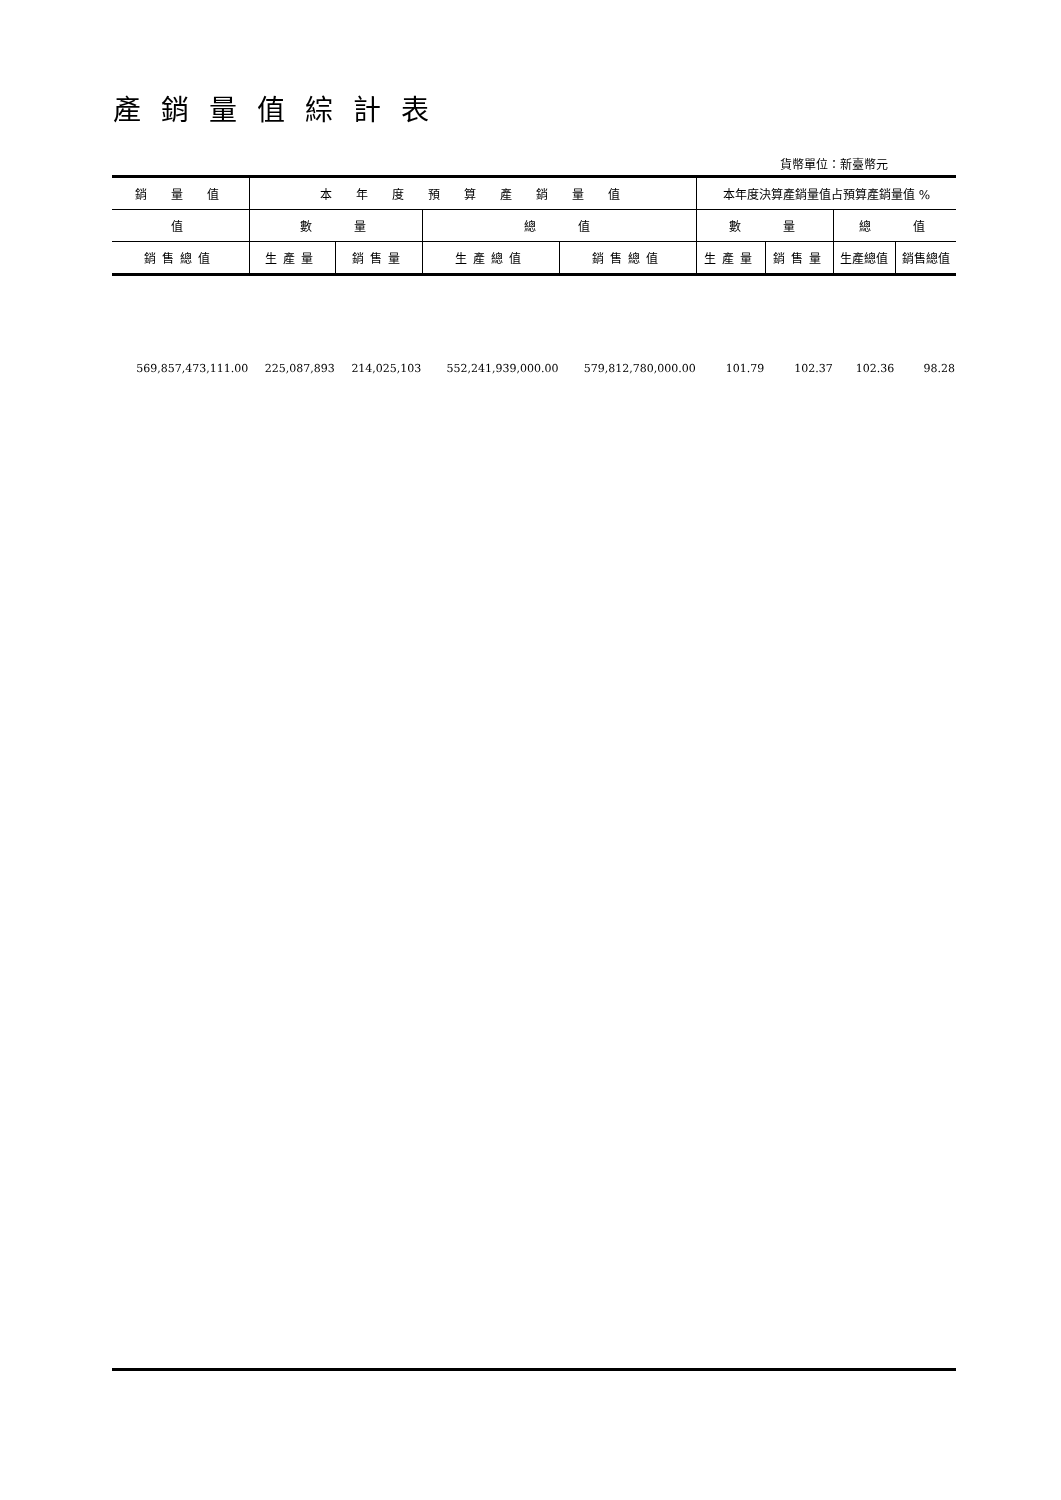產銷量值綜計表
貨幣單位：新臺幣元
| 銷 量 值 | 本 年 度 預 算 產 銷 量 值 | | | | 本年度決算產銷量值占預算產銷量值 % | | | |
| --- | --- | --- | --- | --- | --- | --- | --- | --- |
| 值 | 數 量 | | 總 值 | | 數 量 | | 總 值 | |
| 銷售總值 | 生產量 | 銷售量 | 生產總值 | 銷售總值 | 生產量 | 銷售量 | 生產總值 | 銷售總值 |
| 569,857,473,111.00 | 225,087,893 | 214,025,103 | 552,241,939,000.00 | 579,812,780,000.00 | 101.79 | 102.37 | 102.36 | 98.28 |